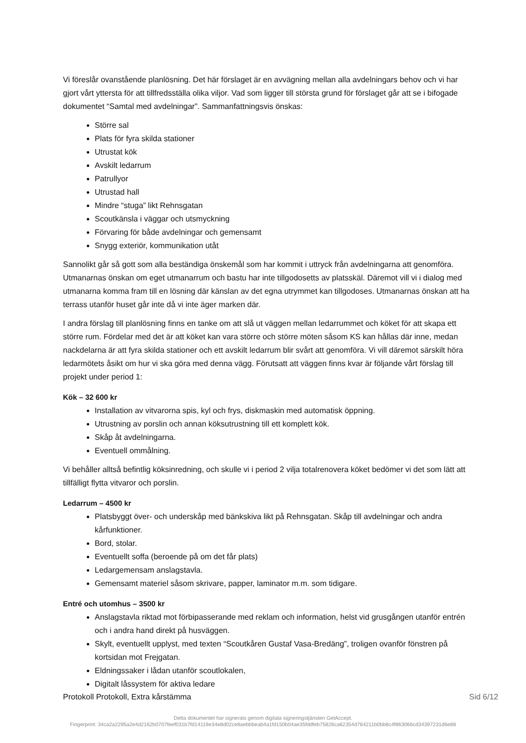Vi föreslår ovanstående planlösning. Det här förslaget är en avvägning mellan alla avdelningars behov och vi har gjort vårt yttersta för att tillfredsställa olika viljor. Vad som ligger till största grund för förslaget går att se i bifogade dokumentet “Samtal med avdelningar”. Sammanfattningsvis önskas:
Större sal
Plats för fyra skilda stationer
Utrustat kök
Avskilt ledarrum
Patrullyor
Utrustad hall
Mindre “stuga” likt Rehnsgatan
Scoutkänsla i väggar och utsmyckning
Förvaring för både avdelningar och gemensamt
Snygg exteriör, kommunikation utåt
Sannolikt går så gott som alla beständiga önskemål som har kommit i uttryck från avdelningarna att genomföra. Utmanarnas önskan om eget utmanarrum och bastu har inte tillgodosetts av platsskäl. Däremot vill vi i dialog med utmanarna komma fram till en lösning där känslan av det egna utrymmet kan tillgodoses. Utmanarnas önskan att ha terrass utanför huset går inte då vi inte äger marken där.
I andra förslag till planlösning finns en tanke om att slå ut väggen mellan ledarrummet och köket för att skapa ett större rum. Fördelar med det är att köket kan vara större och större möten såsom KS kan hållas där inne, medan nackdelarna är att fyra skilda stationer och ett avskilt ledarrum blir svårt att genomföra. Vi vill däremot särskilt höra ledarmötets åsikt om hur vi ska göra med denna vägg. Förutsatt att väggen finns kvar är följande vårt förslag till projekt under period 1:
Kök – 32 600 kr
Installation av vitvarorna spis, kyl och frys, diskmaskin med automatisk öppning.
Utrustning av porslin och annan köksutrustning till ett komplett kök.
Skåp åt avdelningarna.
Eventuell ommålning.
Vi behåller alltså befintlig köksinredning, och skulle vi i period 2 vilja totalrenovera köket bedömer vi det som lätt att tillfälligt flytta vitvaror och porslin.
Ledarrum – 4500 kr
Platsbyggt över- och underskåp med bänkskiva likt på Rehnsgatan. Skåp till avdelningar och andra kårfunktioner.
Bord, stolar.
Eventuellt soffa (beroende på om det får plats)
Ledargemensam anslagstavla.
Gemensamt materiel såsom skrivare, papper, laminator m.m. som tidigare.
Entré och utomhus – 3500 kr
Anslagstavla riktad mot förbipasserande med reklam och information, helst vid grusgången utanför entrén och i andra hand direkt på husväggen.
Skylt, eventuellt upplyst, med texten “Scoutkåren Gustaf Vasa-Bredäng”, troligen ovanför fönstren på kortsidan mot Frejgatan.
Eldningssaker i lådan utanför scoutlokalen,
Digitalt låssystem för aktiva ledare
Protokoll Protokoll, Extra kårstämma Sid 6/12
Detta dokumentet har signerats genom digitala signeringstjänsten GetAccept.
Fingerprint: 34ca2a2295a2e4d2162b0707feef031b7fd14119e34e8d02ce8aebbbeab4a1fd150b04ae35fddfeb75826ca62354d764211b0bb8c4f863066cd34397231d6e88